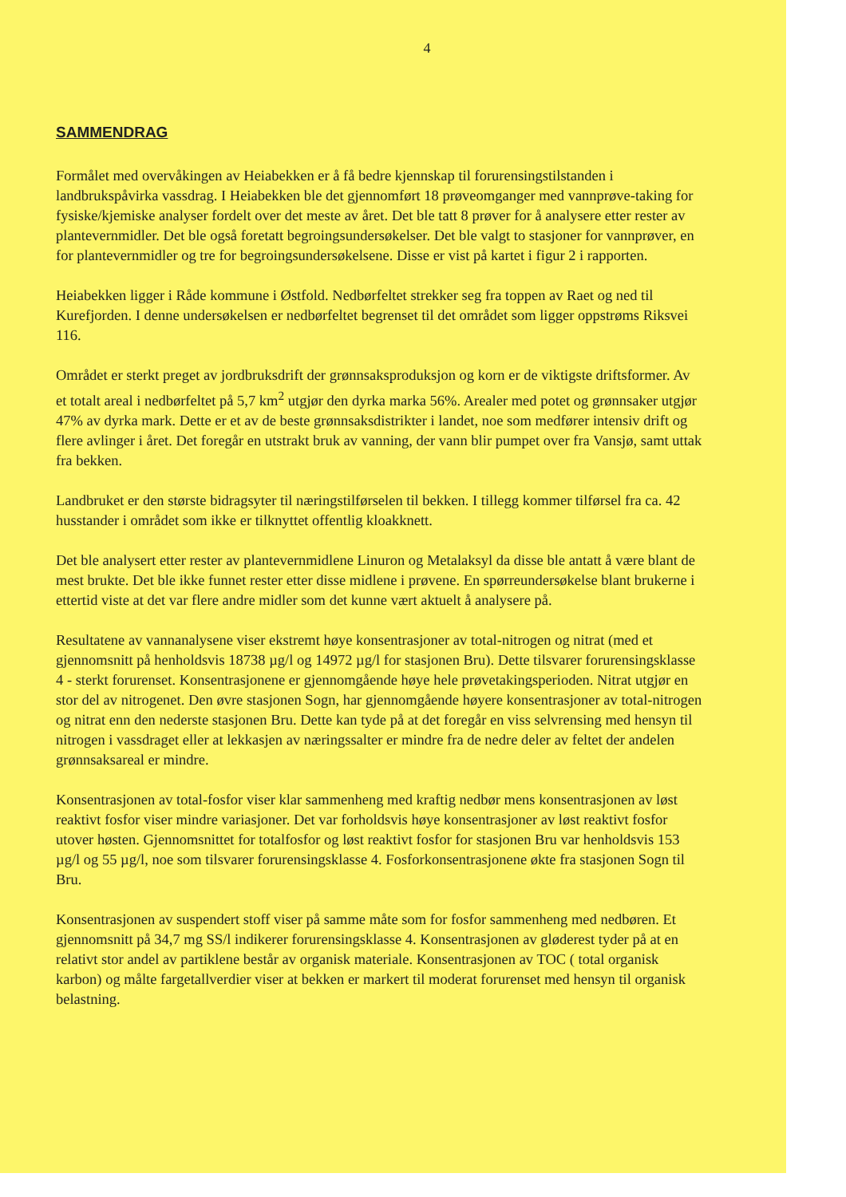4
SAMMENDRAG
Formålet med overvåkingen av Heiabekken er å få bedre kjennskap til forurensingstilstanden i landbrukspåvirka vassdrag. I Heiabekken ble det gjennomført 18 prøveomganger med vannprøve-taking for fysiske/kjemiske analyser fordelt over det meste av året. Det ble tatt 8 prøver for å analysere etter rester av plantevernmidler. Det ble også foretatt begroingsundersøkelser. Det ble valgt to stasjoner for vannprøver, en for plantevernmidler og tre for begroingsundersøkelsene. Disse er vist på kartet i figur 2 i rapporten.
Heiabekken ligger i Råde kommune i Østfold. Nedbørfeltet strekker seg fra toppen av Raet og ned til Kurefjorden. I denne undersøkelsen er nedbørfeltet begrenset til det området som ligger oppstrøms Riksvei 116.
Området er sterkt preget av jordbruksdrift der grønnsaksproduksjon og korn er de viktigste driftsformer. Av et totalt areal i nedbørfeltet på 5,7 km<sup>2</sup> utgjør den dyrka marka 56%. Arealer med potet og grønnsaker utgjør 47% av dyrka mark. Dette er et av de beste grønnsaksdistrikter i landet, noe som medfører intensiv drift og flere avlinger i året. Det foregår en utstrakt bruk av vanning, der vann blir pumpet over fra Vansjø, samt uttak fra bekken.
Landbruket er den største bidragsyter til næringstilførselen til bekken. I tillegg kommer tilførsel fra ca. 42 husstander i området som ikke er tilknyttet offentlig kloakknett.
Det ble analysert etter rester av plantevernmidlene Linuron og Metalaksyl da disse ble antatt å være blant de mest brukte. Det ble ikke funnet rester etter disse midlene i prøvene. En spørreundersøkelse blant brukerne i ettertid viste at det var flere andre midler som det kunne vært aktuelt å analysere på.
Resultatene av vannanalysene viser ekstremt høye konsentrasjoner av total-nitrogen og nitrat (med et gjennomsnitt på henholdsvis 18738 µg/l og 14972 µg/l for stasjonen Bru). Dette tilsvarer forurensingsklasse 4 - sterkt forurenset. Konsentrasjonene er gjennomgående høye hele prøvetakingsperioden. Nitrat utgjør en stor del av nitrogenet. Den øvre stasjonen Sogn, har gjennomgående høyere konsentrasjoner av total-nitrogen og nitrat enn den nederste stasjonen Bru. Dette kan tyde på at det foregår en viss selvrensing med hensyn til nitrogen i vassdraget eller at lekkasjen av næringssalter er mindre fra de nedre deler av feltet der andelen grønnsaksareal er mindre.
Konsentrasjonen av total-fosfor viser klar sammenheng med kraftig nedbør mens konsentrasjonen av løst reaktivt fosfor viser mindre variasjoner. Det var forholdsvis høye konsentrasjoner av løst reaktivt fosfor utover høsten. Gjennomsnittet for totalfosfor og løst reaktivt fosfor for stasjonen Bru var henholdsvis 153 µg/l og 55 µg/l, noe som tilsvarer forurensingsklasse 4. Fosforkonsentrasjonene økte fra stasjonen Sogn til Bru.
Konsentrasjonen av suspendert stoff viser på samme måte som for fosfor sammenheng med nedbøren. Et gjennomsnitt på 34,7 mg SS/l indikerer forurensingsklasse 4. Konsentrasjonen av gløderest tyder på at en relativt stor andel av partiklene består av organisk materiale. Konsentrasjonen av TOC ( total organisk karbon) og målte fargetallverdier viser at bekken er markert til moderat forurenset med hensyn til organisk belastning.